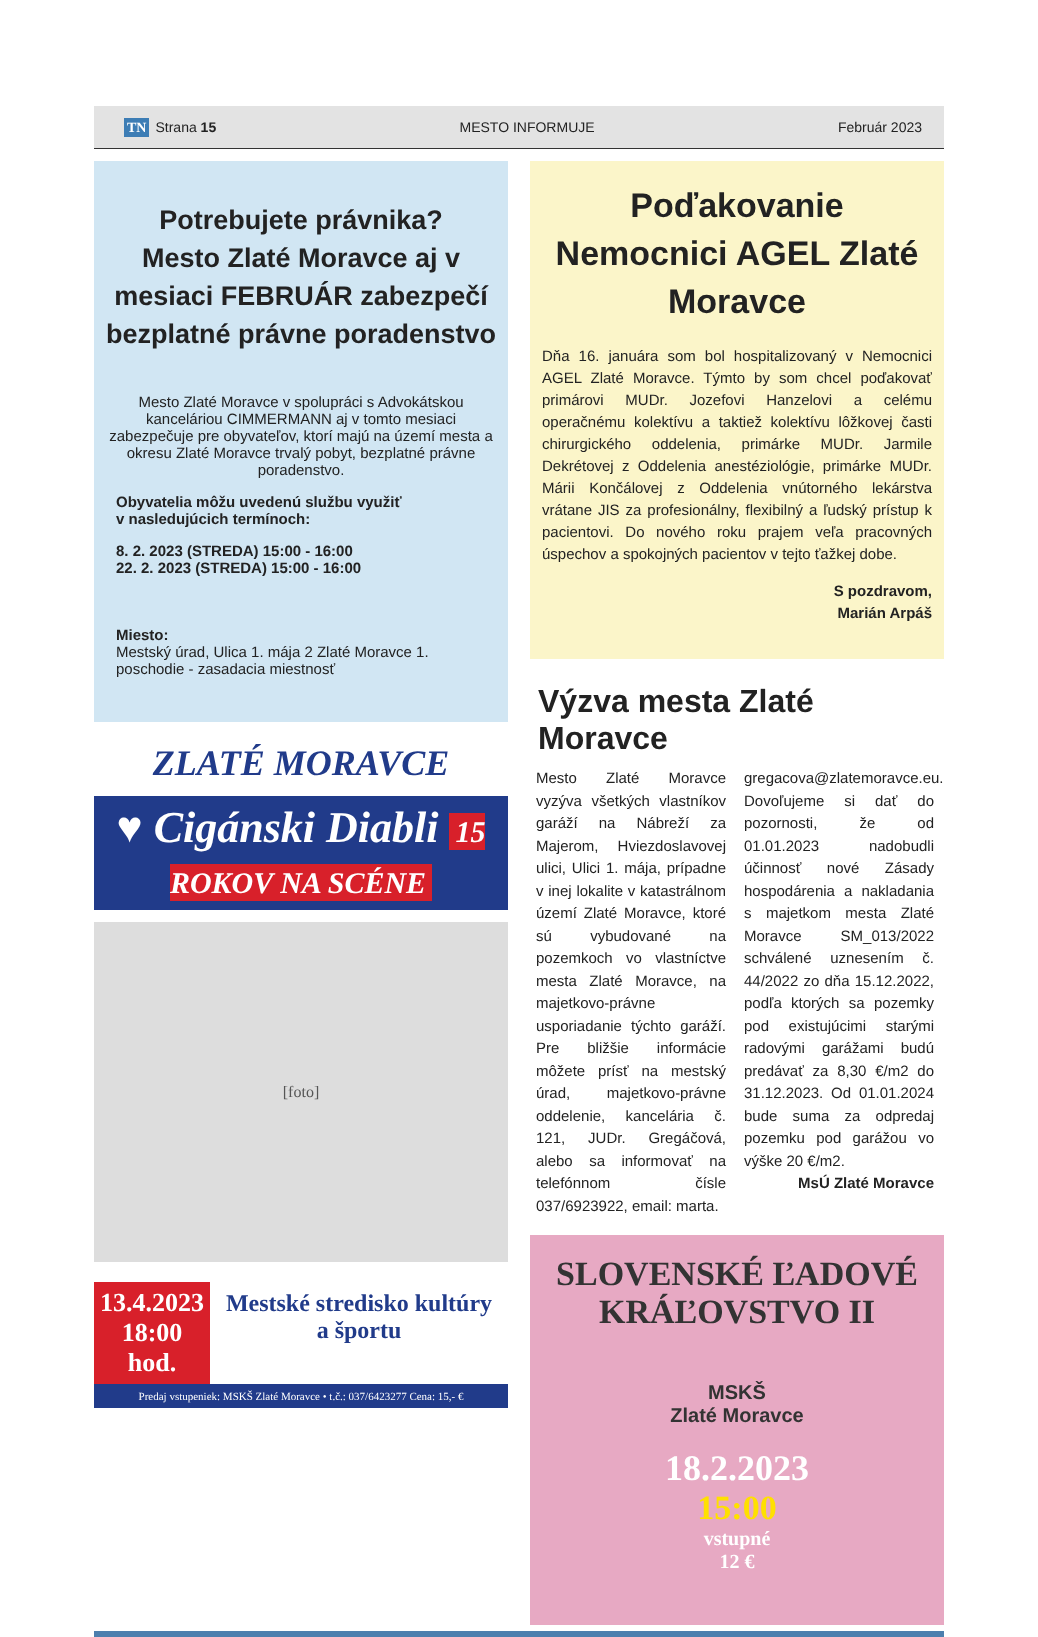TN Strana 15 MESTO INFORMUJE Február 2023
Potrebujete právnika?
Mesto Zlaté Moravce aj v mesiaci FEBRUÁR zabezpečí bezplatné právne poradenstvo
Mesto Zlaté Moravce v spolupráci s Advokátskou kanceláriou CIMMERMANN aj v tomto mesiaci zabezpečuje pre obyvateľov, ktorí majú na území mesta a okresu Zlaté Moravce trvalý pobyt, bezplatné právne poradenstvo.
Obyvatelia môžu uvedenú službu využiť
v nasledujúcich termínoch:
8. 2. 2023 (STREDA) 15:00 - 16:00
22. 2. 2023 (STREDA) 15:00 - 16:00
Miesto:
Mestský úrad, Ulica 1. mája 2 Zlaté Moravce 1. poschodie - zasadacia miestnosť
ZLATÉ MORAVCE
♥ Cigánski Diabli 15 ROKOV NA SCÉNE
[foto]
13.4.2023
18:00 hod.
Mestské stredisko kultúry a športu
Predaj vstupeniek: MSKŠ Zlaté Moravce • t.č.: 037/6423277 Cena: 15,- €
Poďakovanie Nemocnici AGEL Zlaté Moravce
Dňa 16. januára som bol hospitalizovaný v Nemocnici AGEL Zlaté Moravce. Týmto by som chcel poďakovať primárovi MUDr. Jozefovi Hanzelovi a celému operačnému kolektívu a taktiež kolektívu lôžkovej časti chirurgického oddelenia, primárke MUDr. Jarmile Dekrétovej z Oddelenia anestéziológie, primárke MUDr. Márii Končálovej z Oddelenia vnútorného lekárstva vrátane JIS za profesionálny, flexibilný a ľudský prístup k pacientovi. Do nového roku prajem veľa pracovných úspechov a spokojných pacientov v tejto ťažkej dobe.
S pozdravom,
Marián Arpáš
Výzva mesta Zlaté Moravce
Mesto Zlaté Moravce vyzýva všetkých vlastníkov garáží na Nábreží za Majerom, Hviezdoslavovej ulici, Ulici 1. mája, prípadne v inej lokalite v katastrálnom území Zlaté Moravce, ktoré sú vybudované na pozemkoch vo vlastníctve mesta Zlaté Moravce, na majetkovo-právne usporiadanie týchto garáží. Pre bližšie informácie môžete prísť na mestský úrad, majetkovo-právne oddelenie, kancelária č. 121, JUDr. Gregáčová, alebo sa informovať na telefónnom čísle 037/6923922, email: marta.
gregacova@zlatemoravce.eu. Dovoľujeme si dať do pozornosti, že od 01.01.2023 nadobudli účinnosť nové Zásady hospodárenia a nakladania s majetkom mesta Zlaté Moravce SM_013/2022 schválené uznesením č. 44/2022 zo dňa 15.12.2022, podľa ktorých sa pozemky pod existujúcimi starými radovými garážami budú predávať za 8,30 €/m2 do 31.12.2023. Od 01.01.2024 bude suma za odpredaj pozemku pod garážou vo výške 20 €/m2.
MsÚ Zlaté Moravce
SLOVENSKÉ ĽADOVÉ KRÁĽOVSTVO II
MSKŠ
Zlaté Moravce
18.2.2023
15:00
vstupné
12 €